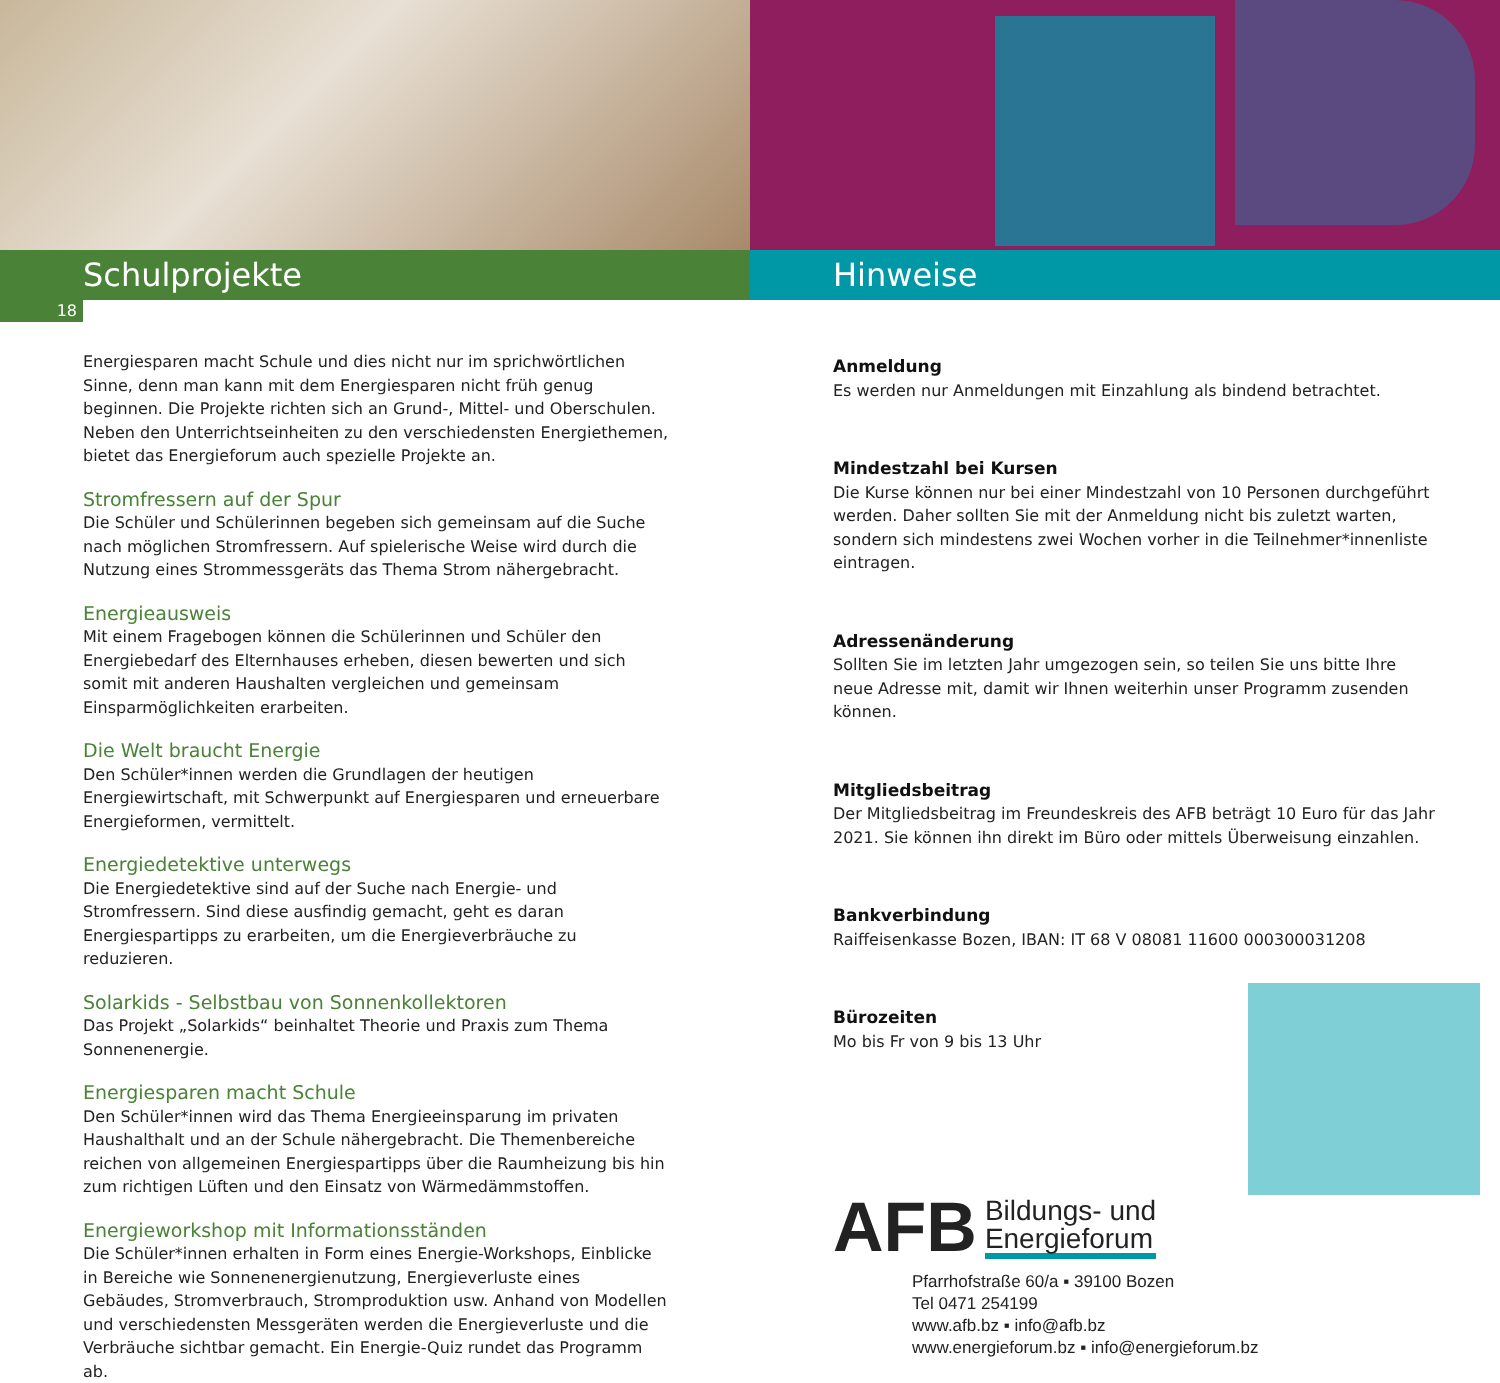Schulprojekte
18
Energiesparen macht Schule und dies nicht nur im sprichwörtlichen Sinne, denn man kann mit dem Energiesparen nicht früh genug beginnen. Die Projekte richten sich an Grund-, Mittel- und Oberschulen. Neben den Unterrichtseinheiten zu den verschiedensten Energiethemen, bietet das Energieforum auch spezielle Projekte an.
Stromfressern auf der Spur
Die Schüler und Schülerinnen begeben sich gemeinsam auf die Suche nach möglichen Stromfressern. Auf spielerische Weise wird durch die Nutzung eines Strommessgeräts das Thema Strom nähergebracht.
Energieausweis
Mit einem Fragebogen können die Schülerinnen und Schüler den Energiebedarf des Elternhauses erheben, diesen bewerten und sich somit mit anderen Haushalten vergleichen und gemeinsam Einsparmöglichkeiten erarbeiten.
Die Welt braucht Energie
Den Schüler*innen werden die Grundlagen der heutigen Energiewirtschaft, mit Schwerpunkt auf Energiesparen und erneuerbare Energieformen, vermittelt.
Energiedetektive unterwegs
Die Energiedetektive sind auf der Suche nach Energie- und Stromfressern. Sind diese ausfindig gemacht, geht es daran Energiespartipps zu erarbeiten, um die Energieverbräuche zu reduzieren.
Solarkids - Selbstbau von Sonnenkollektoren
Das Projekt „Solarkids“ beinhaltet Theorie und Praxis zum Thema Sonnenenergie.
Energiesparen macht Schule
Den Schüler*innen wird das Thema Energieeinsparung im privaten Haushalthalt und an der Schule nähergebracht. Die Themenbereiche reichen von allgemeinen Energiespartipps über die Raumheizung bis hin zum richtigen Lüften und den Einsatz von Wärmedämmstoffen.
Energieworkshop mit Informationsständen
Die Schüler*innen erhalten in Form eines Energie-Workshops, Einblicke in Bereiche wie Sonnenenergienutzung, Energieverluste eines Gebäudes, Stromverbrauch, Stromproduktion usw. Anhand von Modellen und verschiedensten Messgeräten werden die Energieverluste und die Verbräuche sichtbar gemacht. Ein Energie-Quiz rundet das Programm ab.
Hinweise
Anmeldung
Es werden nur Anmeldungen mit Einzahlung als bindend betrachtet.
Mindestzahl bei Kursen
Die Kurse können nur bei einer Mindestzahl von 10 Personen durchgeführt werden. Daher sollten Sie mit der Anmeldung nicht bis zuletzt warten, sondern sich mindestens zwei Wochen vorher in die Teilnehmer*innenliste eintragen.
Adressenänderung
Sollten Sie im letzten Jahr umgezogen sein, so teilen Sie uns bitte Ihre neue Adresse mit, damit wir Ihnen weiterhin unser Programm zusenden können.
Mitgliedsbeitrag
Der Mitgliedsbeitrag im Freundeskreis des AFB beträgt 10 Euro für das Jahr 2021. Sie können ihn direkt im Büro oder mittels Überweisung einzahlen.
Bankverbindung
Raiffeisenkasse Bozen, IBAN: IT 68 V 08081 11600 000300031208
Bürozeiten
Mo bis Fr von 9 bis 13 Uhr
AFB
Bildungs- und
Energieforum
Pfarrhofstraße 60/a ▪ 39100 Bozen
Tel 0471 254199
www.afb.bz ▪ info@afb.bz
www.energieforum.bz ▪ info@energieforum.bz